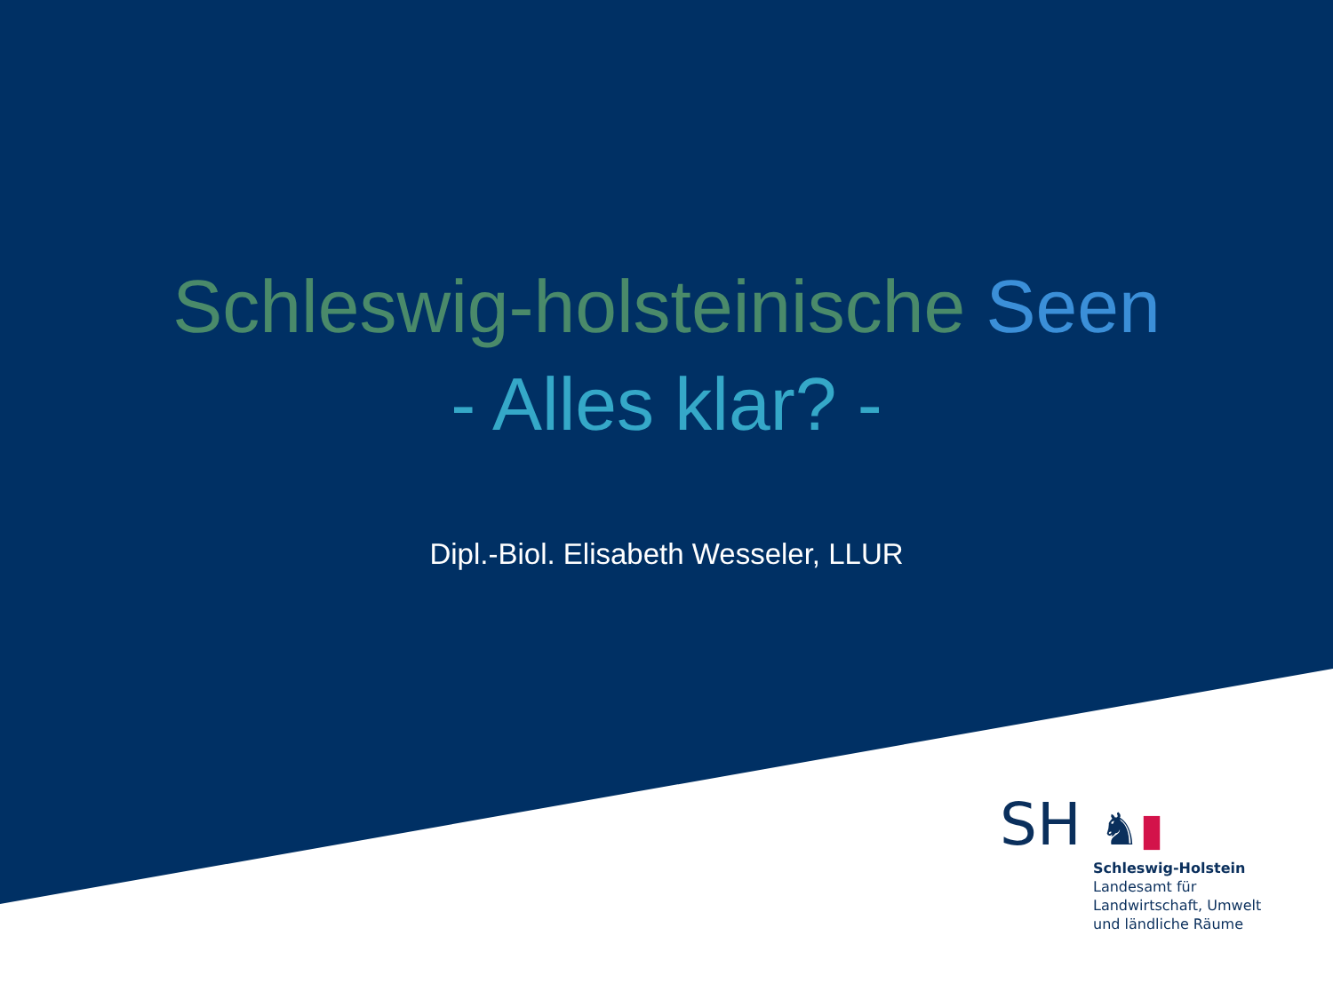Schleswig-holsteinische Seen
- Alles klar? -
Dipl.-Biol. Elisabeth Wesseler, LLUR
SH ♞▮
Schleswig-Holstein
Landesamt für
Landwirtschaft, Umwelt
und ländliche Räume